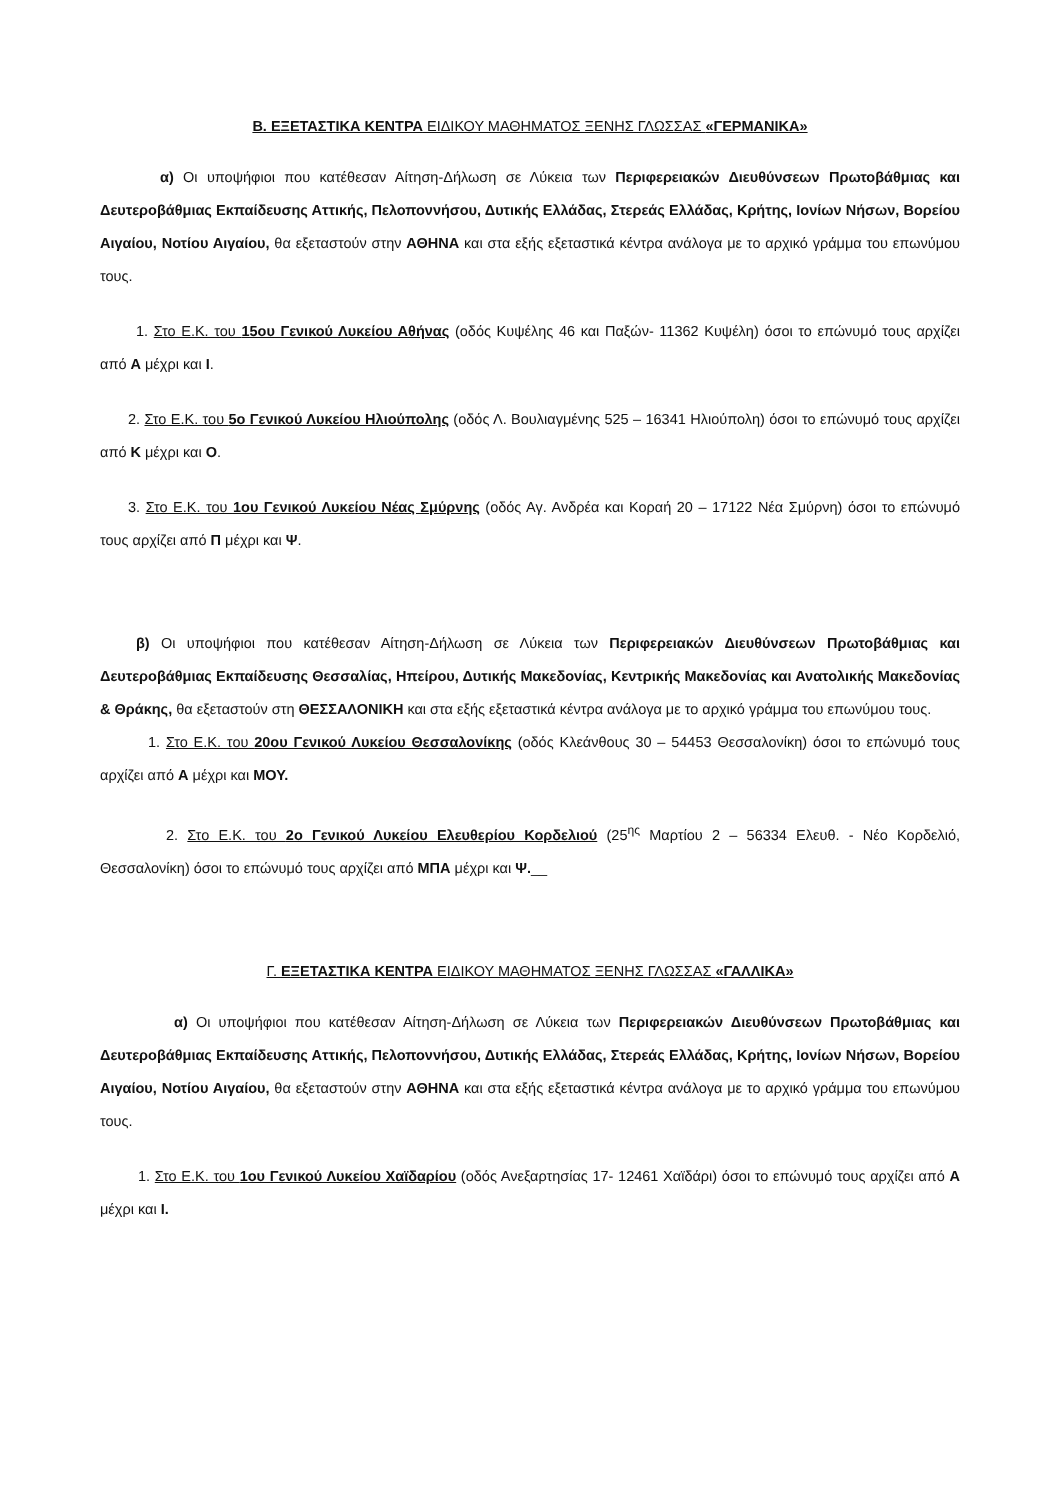Β. ΕΞΕΤΑΣΤΙΚΑ ΚΕΝΤΡΑ ΕΙΔΙΚΟΥ ΜΑΘΗΜΑΤΟΣ ΞΕΝΗΣ ΓΛΩΣΣΑΣ «ΓΕΡΜΑΝΙΚΑ»
α) Οι υποψήφιοι που κατέθεσαν Αίτηση-Δήλωση σε Λύκεια των Περιφερειακών Διευθύνσεων Πρωτοβάθμιας και Δευτεροβάθμιας Εκπαίδευσης Αττικής, Πελοποννήσου, Δυτικής Ελλάδας, Στερεάς Ελλάδας, Κρήτης, Ιονίων Νήσων, Βορείου Αιγαίου, Νοτίου Αιγαίου, θα εξεταστούν στην ΑΘΗΝΑ και στα εξής εξεταστικά κέντρα ανάλογα με το αρχικό γράμμα του επωνύμου τους.
1. Στο Ε.Κ. του 15ου Γενικού Λυκείου Αθήνας (οδός Κυψέλης 46 και Παξών- 11362 Κυψέλη) όσοι το επώνυμό τους αρχίζει από Α μέχρι και Ι.
2. Στο Ε.Κ. του 5ο Γενικού Λυκείου Ηλιούπολης (οδός Λ. Βουλιαγμένης 525 – 16341 Ηλιούπολη) όσοι το επώνυμό τους αρχίζει από Κ μέχρι και Ο.
3. Στο Ε.Κ. του 1ου Γενικού Λυκείου Νέας Σμύρνης (οδός Αγ. Ανδρέα και Κοραή 20 – 17122 Νέα Σμύρνη) όσοι το επώνυμό τους αρχίζει από Π μέχρι και Ψ.
β) Οι υποψήφιοι που κατέθεσαν Αίτηση-Δήλωση σε Λύκεια των Περιφερειακών Διευθύνσεων Πρωτοβάθμιας και Δευτεροβάθμιας Εκπαίδευσης Θεσσαλίας, Ηπείρου, Δυτικής Μακεδονίας, Κεντρικής Μακεδονίας και Ανατολικής Μακεδονίας & Θράκης, θα εξεταστούν στη ΘΕΣΣΑΛΟΝΙΚΗ και στα εξής εξεταστικά κέντρα ανάλογα με το αρχικό γράμμα του επωνύμου τους.
1. Στο Ε.Κ. του 20ου Γενικού Λυκείου Θεσσαλονίκης (οδός Κλεάνθους 30 – 54453 Θεσσαλονίκη) όσοι το επώνυμό τους αρχίζει από Α μέχρι και ΜΟΥ.
2. Στο Ε.Κ. του 2ο Γενικού Λυκείου Ελευθερίου Κορδελιού (25<sup>ης</sup> Μαρτίου 2 – 56334 Ελευθ. - Νέο Κορδελιό, Θεσσαλονίκη) όσοι το επώνυμό τους αρχίζει από ΜΠΑ μέχρι και Ψ.__
Γ. ΕΞΕΤΑΣΤΙΚΑ ΚΕΝΤΡΑ ΕΙΔΙΚΟΥ ΜΑΘΗΜΑΤΟΣ ΞΕΝΗΣ ΓΛΩΣΣΑΣ «ΓΑΛΛΙΚΑ»
α) Οι υποψήφιοι που κατέθεσαν Αίτηση-Δήλωση σε Λύκεια των Περιφερειακών Διευθύνσεων Πρωτοβάθμιας και Δευτεροβάθμιας Εκπαίδευσης Αττικής, Πελοποννήσου, Δυτικής Ελλάδας, Στερεάς Ελλάδας, Κρήτης, Ιονίων Νήσων, Βορείου Αιγαίου, Νοτίου Αιγαίου, θα εξεταστούν στην ΑΘΗΝΑ και στα εξής εξεταστικά κέντρα ανάλογα με το αρχικό γράμμα του επωνύμου τους.
1. Στο Ε.Κ. του 1ου Γενικού Λυκείου Χαϊδαρίου (οδός Ανεξαρτησίας 17- 12461 Χαϊδάρι) όσοι το επώνυμό τους αρχίζει από Α μέχρι και Ι.